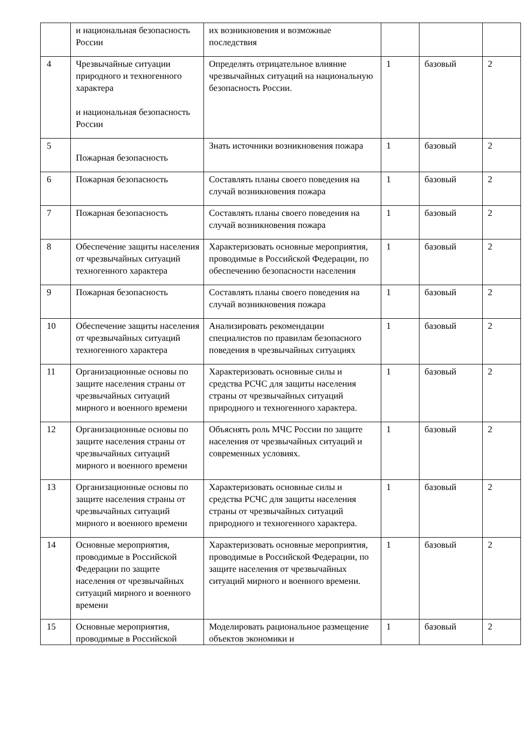| | и национальная безопасность России | их возникновения и возможные последствия | | | |
| 4 | Чрезвычайные ситуации природного и техногенного характера и национальная безопасность России | Определять отрицательное влияние чрезвычайных ситуаций на национальную безопасность России. | 1 | базовый | 2 |
| 5 | Пожарная безопасность | Знать источники возникновения пожара | 1 | базовый | 2 |
| 6 | Пожарная безопасность | Составлять планы своего поведения на случай возникновения пожара | 1 | базовый | 2 |
| 7 | Пожарная безопасность | Составлять планы своего поведения на случай возникновения пожара | 1 | базовый | 2 |
| 8 | Обеспечение защиты населения от чрезвычайных ситуаций техногенного характера | Характеризовать основные мероприятия, проводимые в Российской Федерации, по обеспечению безопасности населения | 1 | базовый | 2 |
| 9 | Пожарная безопасность | Составлять планы своего поведения на случай возникновения пожара | 1 | базовый | 2 |
| 10 | Обеспечение защиты населения от чрезвычайных ситуаций техногенного характера | Анализировать рекомендации специалистов по правилам безопасного поведения в чрезвычайных ситуациях | 1 | базовый | 2 |
| 11 | Организационные основы по защите населения страны от чрезвычайных ситуаций мирного и военного времени | Характеризовать основные силы и средства РСЧС для защиты населения страны от чрезвычайных ситуаций природного и техногенного характера. | 1 | базовый | 2 |
| 12 | Организационные основы по защите населения страны от чрезвычайных ситуаций мирного и военного времени | Объяснять роль МЧС России по защите населения от чрезвычайных ситуаций и современных условиях. | 1 | базовый | 2 |
| 13 | Организационные основы по защите населения страны от чрезвычайных ситуаций мирного и военного времени | Характеризовать основные силы и средства РСЧС для защиты населения страны от чрезвычайных ситуаций природного и техногенного характера. | 1 | базовый | 2 |
| 14 | Основные мероприятия, проводимые в Российской Федерации по защите населения от чрезвычайных ситуаций мирного и военного времени | Характеризовать основные мероприятия, проводимые в Российской Федерации, по защите населения от чрезвычайных ситуаций мирного и военного времени. | 1 | базовый | 2 |
| 15 | Основные мероприятия, проводимые в Российской | Моделировать рациональное размещение объектов экономики и | 1 | базовый | 2 |